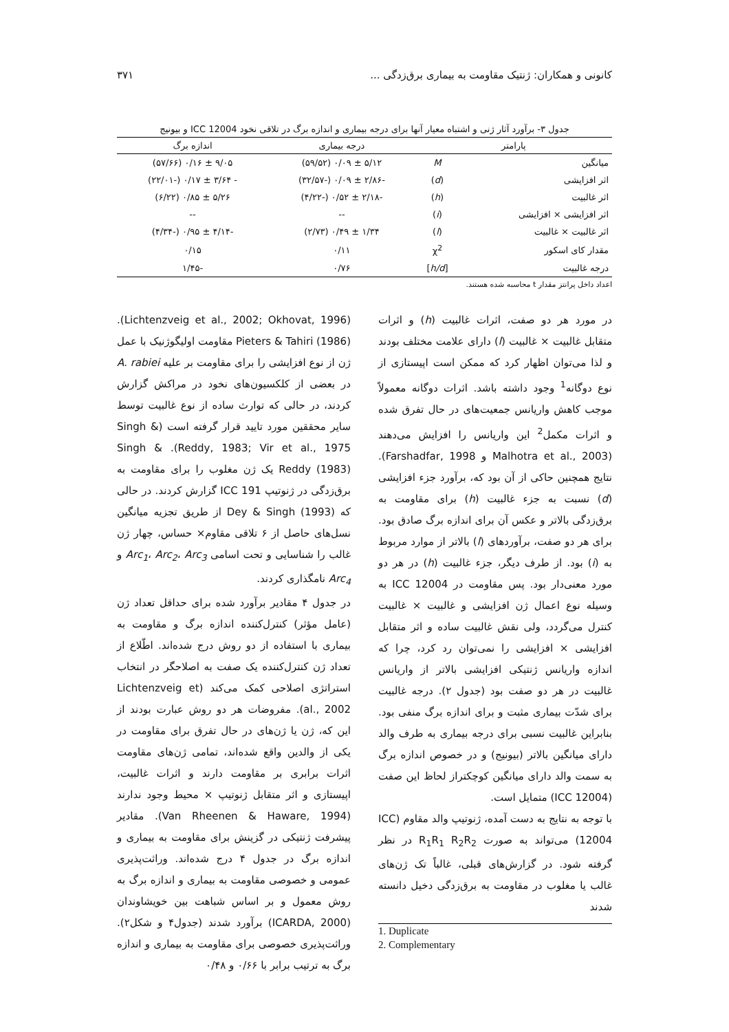کانونی و همکاران: ژنتیک مقاومت به بیماری برق‌زدگی ... ۳۷۱
جدول ۳- برآورد آثار ژنی و اشتباه معیار آنها برای درجه بیماری و اندازه برگ در تلاقی نخود ICC 12004 و بیونیج
| پارامتر | | درجه بیماری | اندازه برگ |
| --- | --- | --- | --- |
| میانگین | M | ۵/۱۲ ± ۰/۰۹ (۵۹/۵۲) | ۹/۰۵ ± ۰/۱۶ (۵۷/۶۶) |
| اثر افزایشی | ( d ) | -۲/۸۶ ± ۰/۰۹ (-۳۲/۵۷) | - ۳/۶۴ ± ۰/۱۷ (-۲۲/۰۱) |
| اثر غالبیت | ( h ) | -۲/۱۸ ± ۰/۵۲ (-۴/۲۲) | ۵/۲۶ ± ۰/۸۵ (۶/۲۲) |
| اثر افزایشی × افزایشی | ( i ) | -- | -- |
| اثر غالبیت × غالبیت | ( l ) | ۱/۳۴ ± ۰/۴۹ (۲/۷۳) | -۴/۱۴ ± ۰/۹۵ (-۴/۳۴) |
| مقدار کای اسکور | χ<sup>2</sup> | ۰/۱۱ | ۰/۱۵ |
| درجه غالبیت | [ h/d ] | ۰/۷۶ | -۱/۴۵ |
اعداد داخل پرانتز مقدار t محاسبه شده هستند.
در مورد هر دو صفت، اثرات غالبیت (h) و اثرات متقابل غالبیت × غالبیت (l) دارای علامت مختلف بودند و لذا می‌توان اظهار کرد که ممکن است اپیستازی از نوع دوگانه<sup>1</sup> وجود داشته باشد. اثرات دوگانه معمولاً موجب کاهش واریانس جمعیت‌های در حال تفرق شده و اثرات مکمل<sup>2</sup> این واریانس را افزایش می‌دهند (Malhotra et al., 2003 و Farshadfar, 1998). نتایج همچنین حاکی از آن بود که، برآورد جزء افزایشی (d) نسبت به جزء غالبیت (h) برای مقاومت به برق‌زدگی بالاتر و عکس آن برای اندازه برگ صادق بود. برای هر دو صفت، برآوردهای (l) بالاتر از موارد مربوط به (i) بود. از طرف دیگر، جزء غالبیت (h) در هر دو مورد معنی‌دار بود. پس مقاومت در ICC 12004 به وسیله نوع اعمال ژن افزایشی و غالبیت × غالبیت کنترل می‌گردد، ولی نقش غالبیت ساده و اثر متقابل افزایشی × افزایشی را نمی‌توان رد کرد، چرا که اندازه واریانس ژنتیکی افزایشی بالاتر از واریانس غالبیت در هر دو صفت بود (جدول ۲). درجه غالبیت برای شدّت بیماری مثبت و برای اندازه برگ منفی بود. بنابراین غالبیت نسبی برای درجه بیماری به طرف والد دارای میانگین بالاتر (بیونیج) و در خصوص اندازه برگ به سمت والد دارای میانگین کوچکتراز لحاظ این صفت (ICC 12004) متمایل است.
با توجه به نتایج به دست آمده، ژنوتیپ والد مقاوم (ICC 12004) می‌تواند به صورت R<sub>1</sub>R<sub>1</sub> R<sub>2</sub>R<sub>2</sub> در نظر گرفته شود. در گزارش‌های قبلی، غالباً تک ژن‌های غالب یا مغلوب در مقاومت به برق‌زدگی دخیل دانسته شدند
1. Duplicate
2. Complementary
(Lichtenzveig et al., 2002; Okhovat, 1996). Pieters & Tahiri (1986) مقاومت اولیگوژنیک با عمل ژن از نوع افزایشی را برای مقاومت بر علیه A. rabiei در بعضی از کلکسیون‌های نخود در مراکش گزارش کردند، در حالی که توارث ساده از نوع غالبیت توسط سایر محققین مورد تایید قرار گرفته است (Singh & Reddy, 1983; Vir et al., 1975). Singh & Reddy (1983) یک ژن مغلوب را برای مقاومت به برق‌زدگی در ژنوتیپ ICC 191 گزارش کردند. در حالی که Dey & Singh (1993) از طریق تجزیه میانگین نسل‌های حاصل از ۶ تلاقی مقاوم× حساس، چهار ژن غالب را شناسایی و تحت اسامی Arc<sub>1</sub>، Arc<sub>2</sub>، Arc<sub>3</sub> و Arc<sub>4</sub> نامگذاری کردند.
در جدول ۴ مقادیر برآورد شده برای حداقل تعداد ژن (عامل مؤثر) کنترل‌کننده اندازه برگ و مقاومت به بیماری با استفاده از دو روش درج شده‌اند. اطّلاع از تعداد ژن کنترل‌کننده یک صفت به اصلاحگر در انتخاب استراتژی اصلاحی کمک می‌کند (Lichtenzveig et al., 2002). مفروضات هر دو روش عبارت بودند از این که، ژن یا ژن‌های در حال تفرق برای مقاومت در یکی از والدین واقع شده‌اند، تمامی ژن‌های مقاومت اثرات برابری بر مقاومت دارند و اثرات غالبیت، اپیستازی و اثر متقابل ژنوتیپ × محیط وجود ندارند (Van Rheenen & Haware, 1994). مقادیر پیشرفت ژنتیکی در گزینش برای مقاومت به بیماری و اندازه برگ در جدول ۴ درج شده‌اند. وراثت‌پذیری عمومی و خصوصی مقاومت به بیماری و اندازه برگ به روش معمول و بر اساس شباهت بین خویشاوندان (ICARDA, 2000) برآورد شدند (جدول۴ و شکل۲). وراثت‌پذیری خصوصی برای مقاومت به بیماری و اندازه برگ به ترتیب برابر با ۰/۶۶ و ۰/۴۸